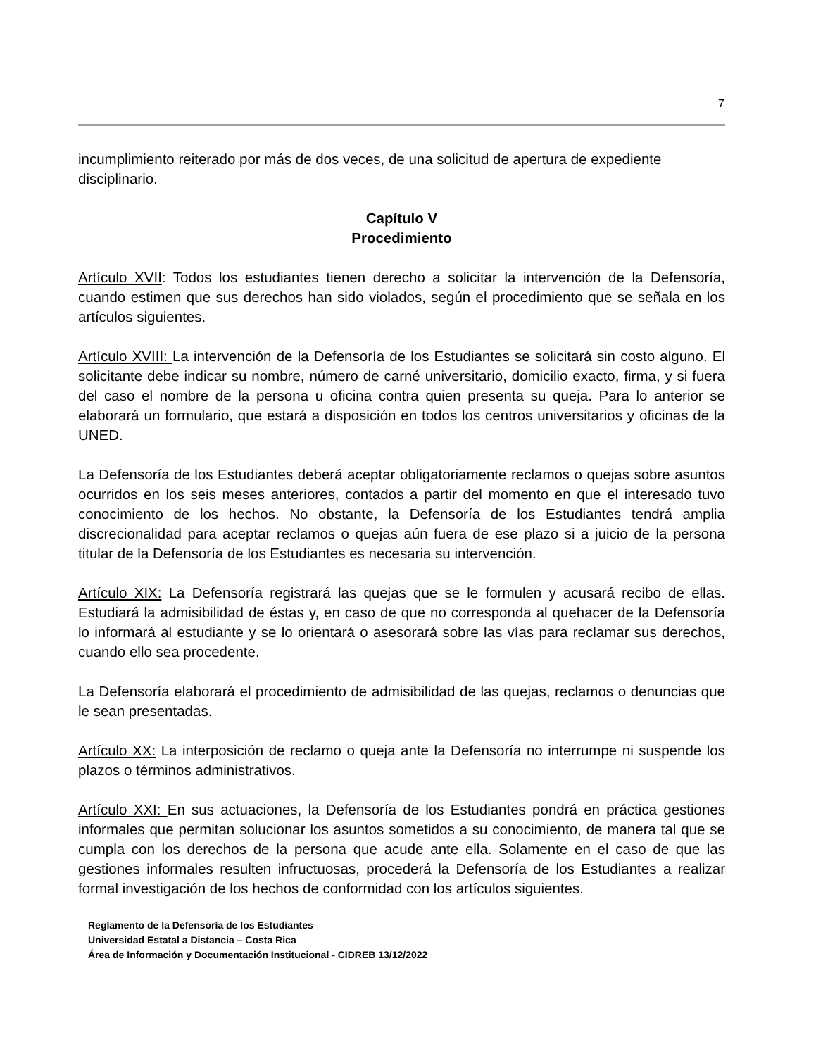7
incumplimiento reiterado por más de dos veces, de una solicitud de apertura de expediente disciplinario.
Capítulo V
Procedimiento
Artículo XVII: Todos los estudiantes tienen derecho a solicitar la intervención de la Defensoría, cuando estimen que sus derechos han sido violados, según el procedimiento que se señala en los artículos siguientes.
Artículo XVIII: La intervención de la Defensoría de los Estudiantes se solicitará sin costo alguno. El solicitante debe indicar su nombre, número de carné universitario, domicilio exacto, firma, y si fuera del caso el nombre de la persona u oficina contra quien presenta su queja. Para lo anterior se elaborará un formulario, que estará a disposición en todos los centros universitarios y oficinas de la UNED.
La Defensoría de los Estudiantes deberá aceptar obligatoriamente reclamos o quejas sobre asuntos ocurridos en los seis meses anteriores, contados a partir del momento en que el interesado tuvo conocimiento de los hechos. No obstante, la Defensoría de los Estudiantes tendrá amplia discrecionalidad para aceptar reclamos o quejas aún fuera de ese plazo si a juicio de la persona titular de la Defensoría de los Estudiantes es necesaria su intervención.
Artículo XIX: La Defensoría registrará las quejas que se le formulen y acusará recibo de ellas. Estudiará la admisibilidad de éstas y, en caso de que no corresponda al quehacer de la Defensoría lo informará al estudiante y se lo orientará o asesorará sobre las vías para reclamar sus derechos, cuando ello sea procedente.
La Defensoría elaborará el procedimiento de admisibilidad de las quejas, reclamos o denuncias que le sean presentadas.
Artículo XX: La interposición de reclamo o queja ante la Defensoría no interrumpe ni suspende los plazos o términos administrativos.
Artículo XXI: En sus actuaciones, la Defensoría de los Estudiantes pondrá en práctica gestiones informales que permitan solucionar los asuntos sometidos a su conocimiento, de manera tal que se cumpla con los derechos de la persona que acude ante ella. Solamente en el caso de que las gestiones informales resulten infructuosas, procederá la Defensoría de los Estudiantes a realizar formal investigación de los hechos de conformidad con los artículos siguientes.
Reglamento de la Defensoría de los Estudiantes
Universidad Estatal a Distancia – Costa Rica
Área de Información y Documentación Institucional - CIDREB 13/12/2022